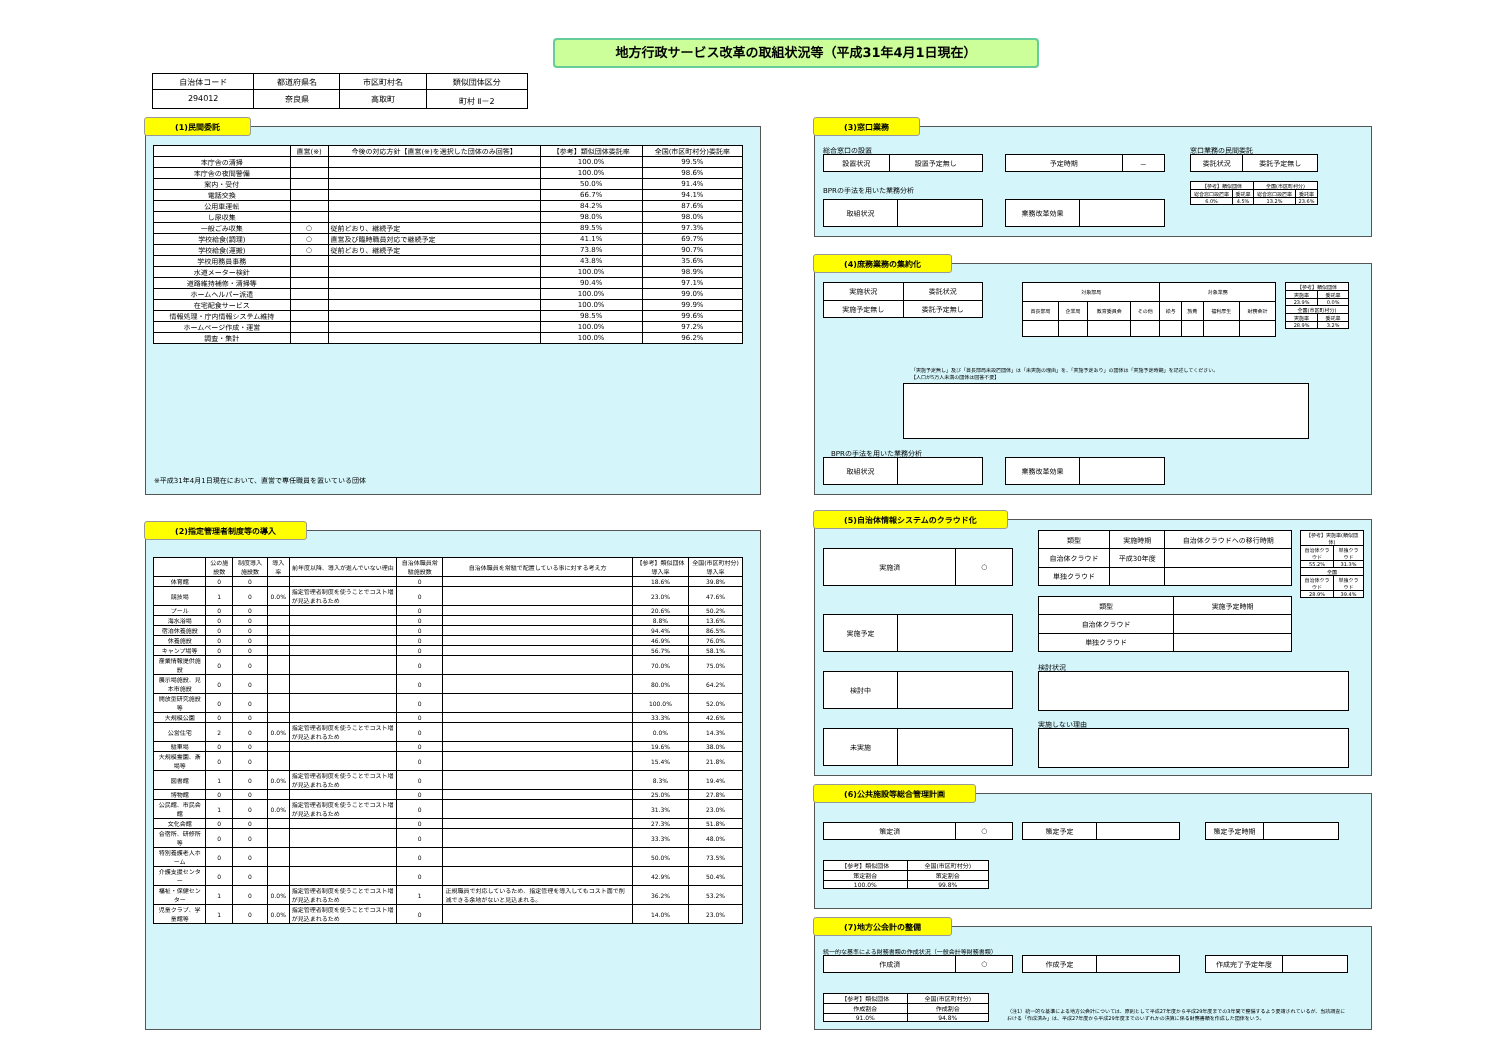地方行政サービス改革の取組状況等（平成31年4月1日現在）
| 自治体コード | 都道府県名 | 市区町村名 | 類似団体区分 |
| --- | --- | --- | --- |
| 294012 | 奈良県 | 高取町 | 町村 Ⅱ－2 |
(1)民間委託
| | 直営(※) | 今後の対応方針【直営(※)を選択した団体のみ回答】 | 【参考】類似団体委託率 | 全国(市区町村分)委託率 |
| --- | --- | --- | --- | --- |
| 本庁舎の清掃 | | | 100.0% | 99.5% |
| 本庁舎の夜間警備 | | | 100.0% | 98.6% |
| 案内・受付 | | | 50.0% | 91.4% |
| 電話交換 | | | 66.7% | 94.1% |
| 公用車運転 | | | 84.2% | 87.6% |
| し尿収集 | | | 98.0% | 98.0% |
| 一般ごみ収集 | ○ | 従前どおり、継続予定 | 89.5% | 97.3% |
| 学校給食(調理) | ○ | 直営及び臨時職員対応で継続予定 | 41.1% | 69.7% |
| 学校給食(運搬) | ○ | 従前どおり、継続予定 | 73.8% | 90.7% |
| 学校用務員事務 | | | 43.8% | 35.6% |
| 水道メーター検針 | | | 100.0% | 98.9% |
| 道路維持補修・清掃等 | | | 90.4% | 97.1% |
| ホームヘルパー派遣 | | | 100.0% | 99.0% |
| 在宅配食サービス | | | 100.0% | 99.9% |
| 情報処理・庁内情報システム維持 | | | 98.5% | 99.6% |
| ホームページ作成・運営 | | | 100.0% | 97.2% |
| 調査・集計 | | | 100.0% | 96.2% |
※平成31年4月1日現在において、直営で専任職員を置いている団体
(2)指定管理者制度等の導入
| | 公の施設数 | 制度導入施設数 | 導入率 | 前年度以降、導入が進んでいない理由 | 自治体職員常駐施設数 | 自治体職員を常駐で配置している事に対する考え方 | 【参考】類似団体導入率 | 全国(市区町村分)導入率 |
| --- | --- | --- | --- | --- | --- | --- | --- | --- |
| 体育館 | 0 | 0 | | | 0 | | 18.6% | 39.8% |
| 競技場 | 1 | 0 | 0.0% | 指定管理者制度を使うことでコスト増が見込まれるため | 0 | | 23.0% | 47.6% |
| プール | 0 | 0 | | | 0 | | 20.6% | 50.2% |
| 海水浴場 | 0 | 0 | | | 0 | | 8.8% | 13.6% |
| 宿泊休養施設 | 0 | 0 | | | 0 | | 94.4% | 86.5% |
| 休養施設 | 0 | 0 | | | 0 | | 46.9% | 76.0% |
| キャンプ場等 | 0 | 0 | | | 0 | | 56.7% | 58.1% |
| 産業情報提供施設 | 0 | 0 | | | 0 | | 70.0% | 75.0% |
| 展示場施設、見本市施設 | 0 | 0 | | | 0 | | 80.0% | 64.2% |
| 開放型研究施設等 | 0 | 0 | | | 0 | | 100.0% | 52.0% |
| 大規模公園 | 0 | 0 | | | 0 | | 33.3% | 42.6% |
| 公営住宅 | 2 | 0 | 0.0% | 指定管理者制度を使うことでコスト増が見込まれるため | 0 | | 0.0% | 14.3% |
| 駐車場 | 0 | 0 | | | 0 | | 19.6% | 38.0% |
| 大規模霊園、斎場等 | 0 | 0 | | | 0 | | 15.4% | 21.8% |
| 図書館 | 1 | 0 | 0.0% | 指定管理者制度を使うことでコスト増が見込まれるため | 0 | | 8.3% | 19.4% |
| 博物館 | 0 | 0 | | | 0 | | 25.0% | 27.8% |
| 公民館、市民会館 | 1 | 0 | 0.0% | 指定管理者制度を使うことでコスト増が見込まれるため | 0 | | 31.3% | 23.0% |
| 文化会館 | 0 | 0 | | | 0 | | 27.3% | 51.8% |
| 合宿所、研修所等 | 0 | 0 | | | 0 | | 33.3% | 48.0% |
| 特別養護老人ホーム | 0 | 0 | | | 0 | | 50.0% | 73.5% |
| 介護支援センター | 0 | 0 | | | 0 | | 42.9% | 50.4% |
| 福祉・保健センター | 1 | 0 | 0.0% | 指定管理者制度を使うことでコスト増が見込まれるため | 1 | 正規職員で対応しているため、指定管理を導入してもコスト面で削減できる余地がないと見込まれる。 | 36.2% | 53.2% |
| 児童クラブ、学童館等 | 1 | 0 | 0.0% | 指定管理者制度を使うことでコスト増が見込まれるため | 0 | | 14.0% | 23.0% |
(3)窓口業務
総合窓口の設置
| 設置状況 | 設置予定無し |
| 予定時期 | － |
BPRの手法を用いた業務分析
| 取組状況 | |
| 業務改革効果 | |
窓口業務の民間委託
| 委託状況 | 委託予定無し |
| 【参考】類似団体 | | 全国(市区町村分) | |
| 総合窓口設置率 | 委託率 | 総合窓口設置率 | 委託率 |
| 6.0% | 4.5% | 13.2% | 23.6% |
(4)庶務業務の集約化
| 実施状況 | 委託状況 |
| 実施予定無し | 委託予定無し |
| 対象部局 | | | | 対象業務 | | | |
| 首長部局 | 企業局 | 教育委員会 | その他 | 給与 | 旅費 | 福利厚生 | 財務会計 |
| 【参考】類似団体 | |
| 実施率 | 委託率 |
| 23.9% | 0.0% |
| 全国(市区町村分) | |
| 実施率 | 委託率 |
| 28.9% | 3.2% |
「実施予定無し」及び「首長部局未設置団体」は「未実施の理由」を、「実施予定あり」の団体は「実施予定時期」を記述してください。
【人口が5万人未満の団体は回答不要】
BPRの手法を用いた業務分析
| 取組状況 | |
| 業務改革効果 | |
(5)自治体情報システムのクラウド化
| 実施済 | ○ |
| 類型 | 実施時期 | 自治体クラウドへの移行時期 |
| 自治体クラウド | 平成30年度 | |
| 単独クラウド | | |
| 実施予定 | |
| 類型 | 実施予定時期 |
| 自治体クラウド | |
| 単独クラウド | |
| 【参考】実施率(類似団体) | |
| 自治体クラウド | 単独クラウド |
| 55.2% | 31.3% |
| 全国 | |
| 自治体クラウド | 単独クラウド |
| 28.9% | 39.4% |
検討状況
| 検討中 | |
実施しない理由
| 未実施 | |
(6)公共施設等総合管理計画
| 策定済 | ○ |
| 策定予定 | |
| 策定予定時期 | |
| 【参考】類似団体 | 全国(市区町村分) |
| 策定割合 | 策定割合 |
| 100.0% | 99.8% |
(7)地方公会計の整備
統一的な基準による財務書類の作成状況（一般会計等財務書類）
| 作成済 | ○ |
| 作成予定 | |
| 作成完了予定年度 | |
| 【参考】類似団体 | 全国(市区町村分) |
| 作成割合 | 作成割合 |
| 91.0% | 94.8% |
（注1）統一的な基準による地方公会計については、原則として平成27年度から平成29年度までの3年間で整備するよう要請されているが、当該調査における「作成済み」は、平成27年度から平成29年度までのいずれかの決算に係る財務書類を作成した団体をいう。